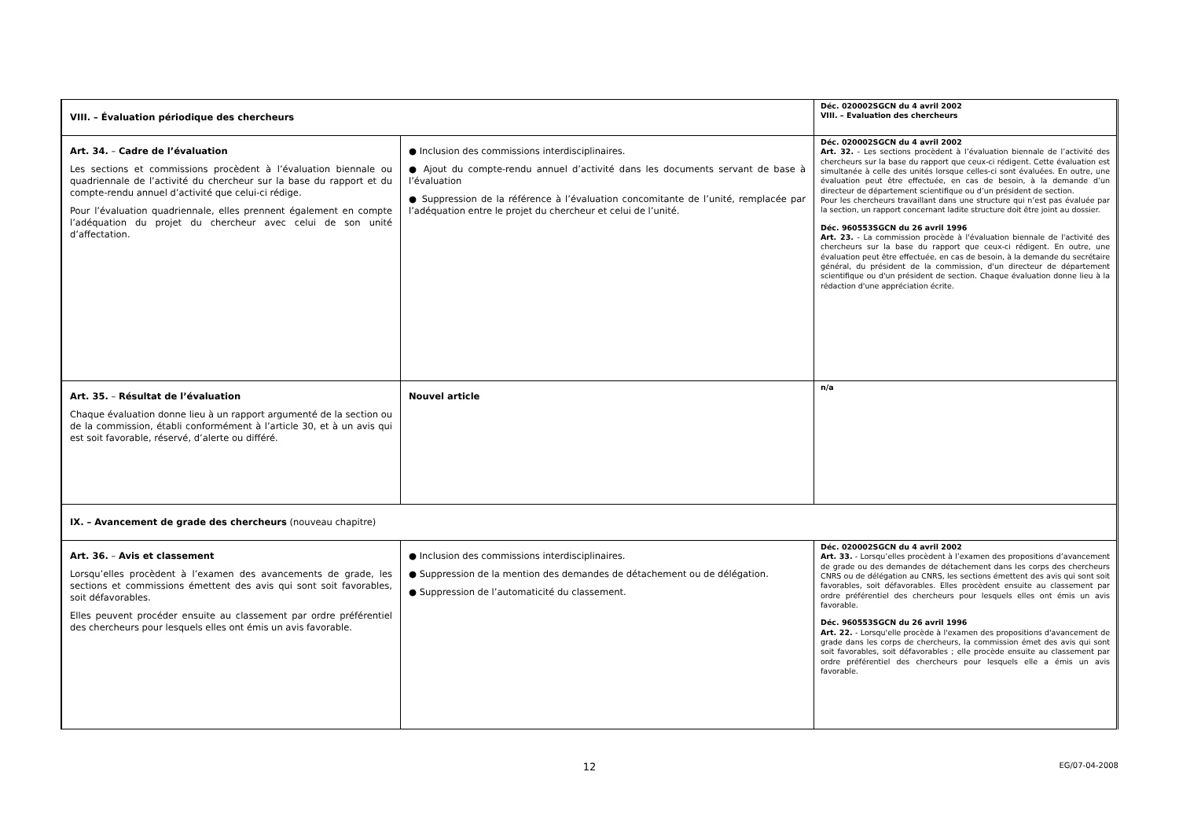| VIII. – Évaluation périodique des chercheurs | | Déc. 020002SGCN du 4 avril 2002 VIII. – Evaluation des chercheurs |
| Art. 34. – Cadre de l’évaluation Les sections et commissions procèdent à l’évaluation biennale ou quadriennale de l’activité du chercheur sur la base du rapport et du compte-rendu annuel d’activité que celui-ci rédige. Pour l’évaluation quadriennale, elles prennent également en compte l’adéquation du projet du chercheur avec celui de son unité d’affectation. | ● Inclusion des commissions interdisciplinaires. ● Ajout du compte-rendu annuel d’activité dans les documents servant de base à l’évaluation ● Suppression de la référence à l’évaluation concomitante de l’unité, remplacée par l’adéquation entre le projet du chercheur et celui de l’unité. | Déc. 020002SGCN du 4 avril 2002 Art. 32. - Les sections procèdent à l’évaluation biennale de l’activité des chercheurs sur la base du rapport que ceux-ci rédigent. Cette évaluation est simultanée à celle des unités lorsque celles-ci sont évaluées. En outre, une évaluation peut être effectuée, en cas de besoin, à la demande d’un directeur de département scientifique ou d’un président de section. Pour les chercheurs travaillant dans une structure qui n’est pas évaluée par la section, un rapport concernant ladite structure doit être joint au dossier. Déc. 960553SGCN du 26 avril 1996 Art. 23. - La commission procède à l'évaluation biennale de l'activité des chercheurs sur la base du rapport que ceux-ci rédigent. En outre, une évaluation peut être effectuée, en cas de besoin, à la demande du secrétaire général, du président de la commission, d'un directeur de département scientifique ou d'un président de section. Chaque évaluation donne lieu à la rédaction d'une appréciation écrite. |
| Art. 35. – Résultat de l’évaluation Chaque évaluation donne lieu à un rapport argumenté de la section ou de la commission, établi conformément à l’article 30, et à un avis qui est soit favorable, réservé, d’alerte ou différé. | Nouvel article | n/a |
| IX. – Avancement de grade des chercheurs (nouveau chapitre) | | |
| Art. 36. – Avis et classement Lorsqu’elles procèdent à l’examen des avancements de grade, les sections et commissions émettent des avis qui sont soit favorables, soit défavorables. Elles peuvent procéder ensuite au classement par ordre préférentiel des chercheurs pour lesquels elles ont émis un avis favorable. | ● Inclusion des commissions interdisciplinaires. ● Suppression de la mention des demandes de détachement ou de délégation. ● Suppression de l’automaticité du classement. | Déc. 020002SGCN du 4 avril 2002 Art. 33. - Lorsqu’elles procèdent à l’examen des propositions d’avancement de grade ou des demandes de détachement dans les corps des chercheurs CNRS ou de délégation au CNRS, les sections émettent des avis qui sont soit favorables, soit défavorables. Elles procèdent ensuite au classement par ordre préférentiel des chercheurs pour lesquels elles ont émis un avis favorable. Déc. 960553SGCN du 26 avril 1996 Art. 22. - Lorsqu'elle procède à l'examen des propositions d'avancement de grade dans les corps de chercheurs, la commission émet des avis qui sont soit favorables, soit défavorables ; elle procède ensuite au classement par ordre préférentiel des chercheurs pour lesquels elle a émis un avis favorable. |
12 EG/07-04-2008